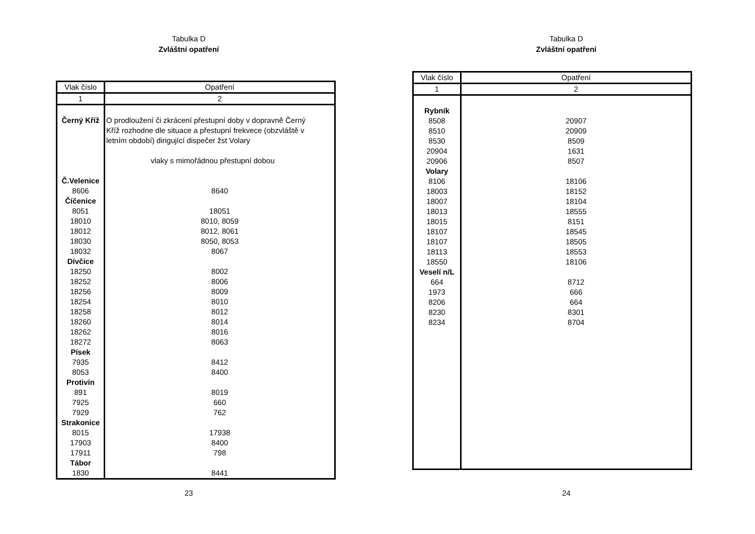Tabulka D
Zvláštní opatření
| Vlak číslo | Opatření |
| --- | --- |
| 1 | 2 |
| Černý Kříž | O prodloužení či zkrácení přestupní doby v dopravně Černý Kříž rozhodne dle situace a přestupní frekvece (obzvláště v letním období) dirigující dispečer žst Volary vlaky s mimořádnou přestupní dobou |
| Č.Velenice | |
| 8606 | 8640 |
| Číčenice | |
| 8051 | 18051 |
| 18010 | 8010, 8059 |
| 18012 | 8012, 8061 |
| 18030 | 8050, 8053 |
| 18032 | 8067 |
| Dívčice | |
| 18250 | 8002 |
| 18252 | 8006 |
| 18256 | 8009 |
| 18254 | 8010 |
| 18258 | 8012 |
| 18260 | 8014 |
| 18262 | 8016 |
| 18272 | 8063 |
| Písek | |
| 7935 | 8412 |
| 8053 | 8400 |
| Protivín | |
| 891 | 8019 |
| 7925 | 660 |
| 7929 | 762 |
| Strakonice | |
| 8015 | 17938 |
| 17903 | 8400 |
| 17911 | 798 |
| Tábor | |
| 1830 | 8441 |
23
Tabulka D
Zvláštní opatření
| Vlak číslo | Opatření |
| --- | --- |
| 1 | 2 |
| Rybník | |
| 8508 | 20907 |
| 8510 | 20909 |
| 8530 | 8509 |
| 20904 | 1631 |
| 20906 | 8507 |
| Volary | |
| 8106 | 18106 |
| 18003 | 18152 |
| 18007 | 18104 |
| 18013 | 18555 |
| 18015 | 8151 |
| 18107 | 18545 |
| 18107 | 18505 |
| 18113 | 18553 |
| 18550 | 18106 |
| Veselí n/L | |
| 664 | 8712 |
| 1973 | 666 |
| 8206 | 664 |
| 8230 | 8301 |
| 8234 | 8704 |
24